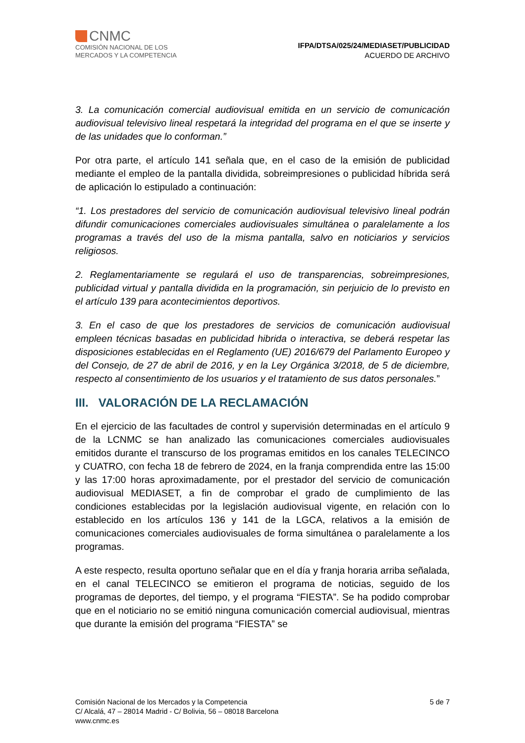CNMC
COMISIÓN NACIONAL DE LOS
MERCADOS Y LA COMPETENCIA
IFPA/DTSA/025/24/MEDIASET/PUBLICIDAD
ACUERDO DE ARCHIVO
3. La comunicación comercial audiovisual emitida en un servicio de comunicación audiovisual televisivo lineal respetará la integridad del programa en el que se inserte y de las unidades que lo conforman.”
Por otra parte, el artículo 141 señala que, en el caso de la emisión de publicidad mediante el empleo de la pantalla dividida, sobreimpresiones o publicidad híbrida será de aplicación lo estipulado a continuación:
“1. Los prestadores del servicio de comunicación audiovisual televisivo lineal podrán difundir comunicaciones comerciales audiovisuales simultánea o paralelamente a los programas a través del uso de la misma pantalla, salvo en noticiarios y servicios religiosos.
2. Reglamentariamente se regulará el uso de transparencias, sobreimpresiones, publicidad virtual y pantalla dividida en la programación, sin perjuicio de lo previsto en el artículo 139 para acontecimientos deportivos.
3. En el caso de que los prestadores de servicios de comunicación audiovisual empleen técnicas basadas en publicidad hibrida o interactiva, se deberá respetar las disposiciones establecidas en el Reglamento (UE) 2016/679 del Parlamento Europeo y del Consejo, de 27 de abril de 2016, y en la Ley Orgánica 3/2018, de 5 de diciembre, respecto al consentimiento de los usuarios y el tratamiento de sus datos personales.”
III. VALORACIÓN DE LA RECLAMACIÓN
En el ejercicio de las facultades de control y supervisión determinadas en el artículo 9 de la LCNMC se han analizado las comunicaciones comerciales audiovisuales emitidos durante el transcurso de los programas emitidos en los canales TELECINCO y CUATRO, con fecha 18 de febrero de 2024, en la franja comprendida entre las 15:00 y las 17:00 horas aproximadamente, por el prestador del servicio de comunicación audiovisual MEDIASET, a fin de comprobar el grado de cumplimiento de las condiciones establecidas por la legislación audiovisual vigente, en relación con lo establecido en los artículos 136 y 141 de la LGCA, relativos a la emisión de comunicaciones comerciales audiovisuales de forma simultánea o paralelamente a los programas.
A este respecto, resulta oportuno señalar que en el día y franja horaria arriba señalada, en el canal TELECINCO se emitieron el programa de noticias, seguido de los programas de deportes, del tiempo, y el programa “FIESTA”. Se ha podido comprobar que en el noticiario no se emitió ninguna comunicación comercial audiovisual, mientras que durante la emisión del programa “FIESTA” se
Comisión Nacional de los Mercados y la Competencia
C/ Alcalá, 47 – 28014 Madrid - C/ Bolivia, 56 – 08018 Barcelona
www.cnmc.es
5 de 7